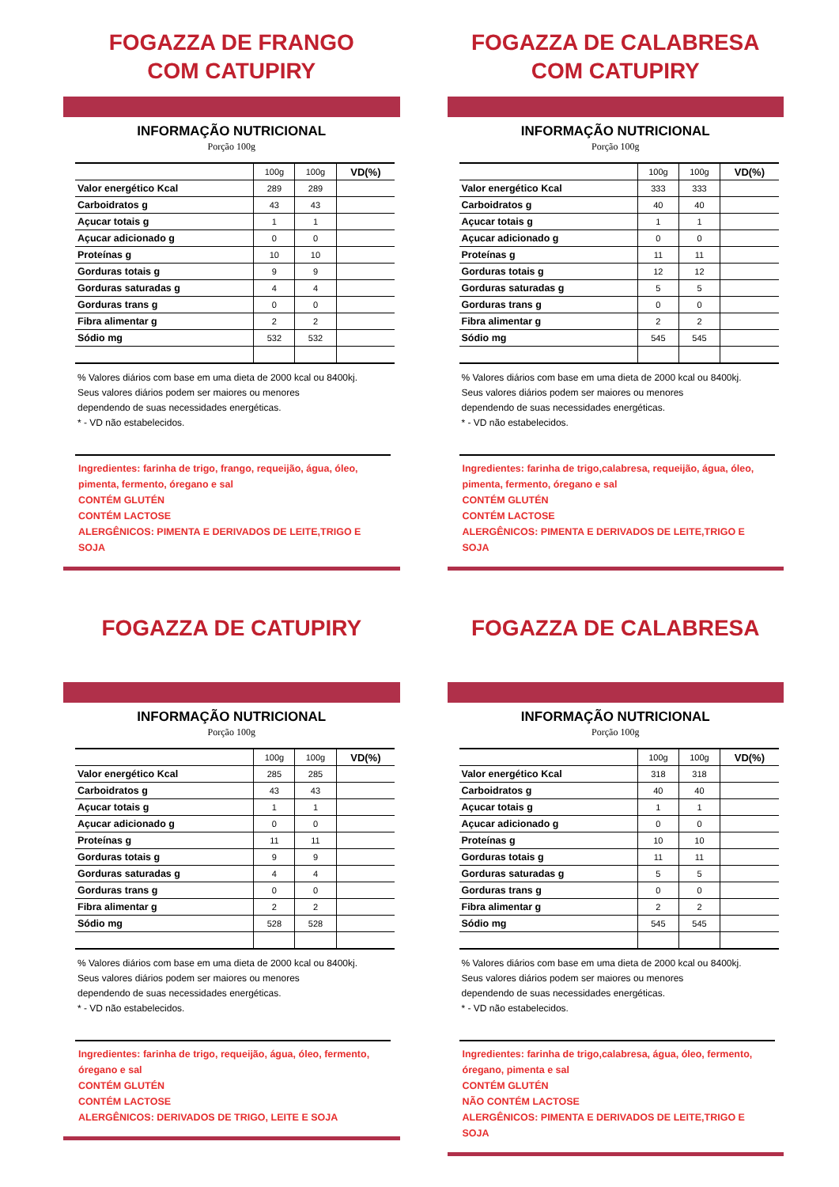FOGAZZA DE FRANGO
COM CATUPIRY
INFORMAÇÃO NUTRICIONAL
Porção 100g
| | 100g | 100g | VD(%) |
| --- | --- | --- | --- |
| Valor energético Kcal | 289 | 289 | |
| Carboidratos g | 43 | 43 | |
| Açucar totais g | 1 | 1 | |
| Açucar adicionado g | 0 | 0 | |
| Proteínas g | 10 | 10 | |
| Gorduras totais g | 9 | 9 | |
| Gorduras saturadas g | 4 | 4 | |
| Gorduras trans g | 0 | 0 | |
| Fibra alimentar g | 2 | 2 | |
| Sódio mg | 532 | 532 | |
% Valores diários com base em uma dieta de 2000 kcal ou 8400kj.
Seus valores diários podem ser maiores ou menores
dependendo de suas necessidades energéticas.
* - VD não estabelecidos.
Ingredientes: farinha de trigo, frango, requeijão, água, óleo, pimenta, fermento, óregano e sal
CONTÉM GLUTÉN
CONTÉM LACTOSE
ALERGÊNICOS: PIMENTA E DERIVADOS DE LEITE,TRIGO E SOJA
FOGAZZA DE CALABRESA
COM CATUPIRY
INFORMAÇÃO NUTRICIONAL
Porção 100g
| | 100g | 100g | VD(%) |
| --- | --- | --- | --- |
| Valor energético Kcal | 333 | 333 | |
| Carboidratos g | 40 | 40 | |
| Açucar totais g | 1 | 1 | |
| Açucar adicionado g | 0 | 0 | |
| Proteínas g | 11 | 11 | |
| Gorduras totais g | 12 | 12 | |
| Gorduras saturadas g | 5 | 5 | |
| Gorduras trans g | 0 | 0 | |
| Fibra alimentar g | 2 | 2 | |
| Sódio mg | 545 | 545 | |
% Valores diários com base em uma dieta de 2000 kcal ou 8400kj.
Seus valores diários podem ser maiores ou menores
dependendo de suas necessidades energéticas.
* - VD não estabelecidos.
Ingredientes: farinha de trigo,calabresa, requeijão, água, óleo, pimenta, fermento, óregano e sal
CONTÉM GLUTÉN
CONTÉM LACTOSE
ALERGÊNICOS: PIMENTA E DERIVADOS DE LEITE,TRIGO E SOJA
FOGAZZA DE CATUPIRY
INFORMAÇÃO NUTRICIONAL
Porção 100g
| | 100g | 100g | VD(%) |
| --- | --- | --- | --- |
| Valor energético Kcal | 285 | 285 | |
| Carboidratos g | 43 | 43 | |
| Açucar totais g | 1 | 1 | |
| Açucar adicionado g | 0 | 0 | |
| Proteínas g | 11 | 11 | |
| Gorduras totais g | 9 | 9 | |
| Gorduras saturadas g | 4 | 4 | |
| Gorduras trans g | 0 | 0 | |
| Fibra alimentar g | 2 | 2 | |
| Sódio mg | 528 | 528 | |
% Valores diários com base em uma dieta de 2000 kcal ou 8400kj.
Seus valores diários podem ser maiores ou menores
dependendo de suas necessidades energéticas.
* - VD não estabelecidos.
Ingredientes: farinha de trigo, requeijão, água, óleo, fermento, óregano e sal
CONTÉM GLUTÉN
CONTÉM LACTOSE
ALERGÊNICOS: DERIVADOS DE TRIGO, LEITE E SOJA
FOGAZZA DE CALABRESA
INFORMAÇÃO NUTRICIONAL
Porção 100g
| | 100g | 100g | VD(%) |
| --- | --- | --- | --- |
| Valor energético Kcal | 318 | 318 | |
| Carboidratos g | 40 | 40 | |
| Açucar totais g | 1 | 1 | |
| Açucar adicionado g | 0 | 0 | |
| Proteínas g | 10 | 10 | |
| Gorduras totais g | 11 | 11 | |
| Gorduras saturadas g | 5 | 5 | |
| Gorduras trans g | 0 | 0 | |
| Fibra alimentar g | 2 | 2 | |
| Sódio mg | 545 | 545 | |
% Valores diários com base em uma dieta de 2000 kcal ou 8400kj.
Seus valores diários podem ser maiores ou menores
dependendo de suas necessidades energéticas.
* - VD não estabelecidos.
Ingredientes: farinha de trigo,calabresa, água, óleo, fermento, óregano, pimenta e sal
CONTÉM GLUTÉN
NÃO CONTÉM LACTOSE
ALERGÊNICOS: PIMENTA E DERIVADOS DE LEITE,TRIGO E SOJA